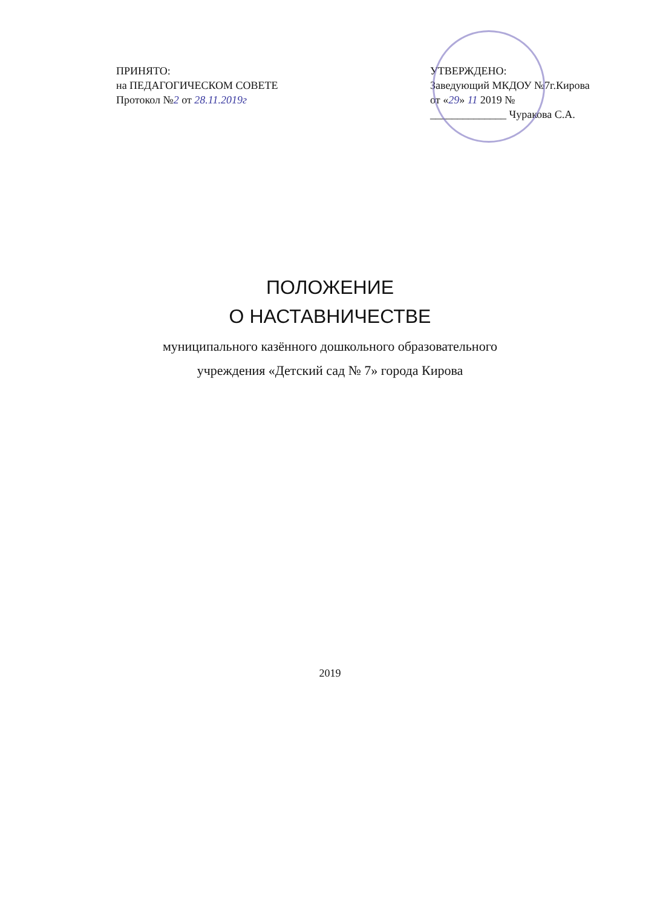ПРИНЯТО:
на ПЕДАГОГИЧЕСКОМ СОВЕТЕ
Протокол №2 от 28.11.2019г
УТВЕРЖДЕНО:
Заведующий МКДОУ №7г.Кирова
от «29» 11 2019 №
______________ Чуракова С.А.
ПОЛОЖЕНИЕ
О НАСТАВНИЧЕСТВЕ
муниципального казённого дошкольного образовательного
учреждения «Детский сад № 7» города Кирова
2019